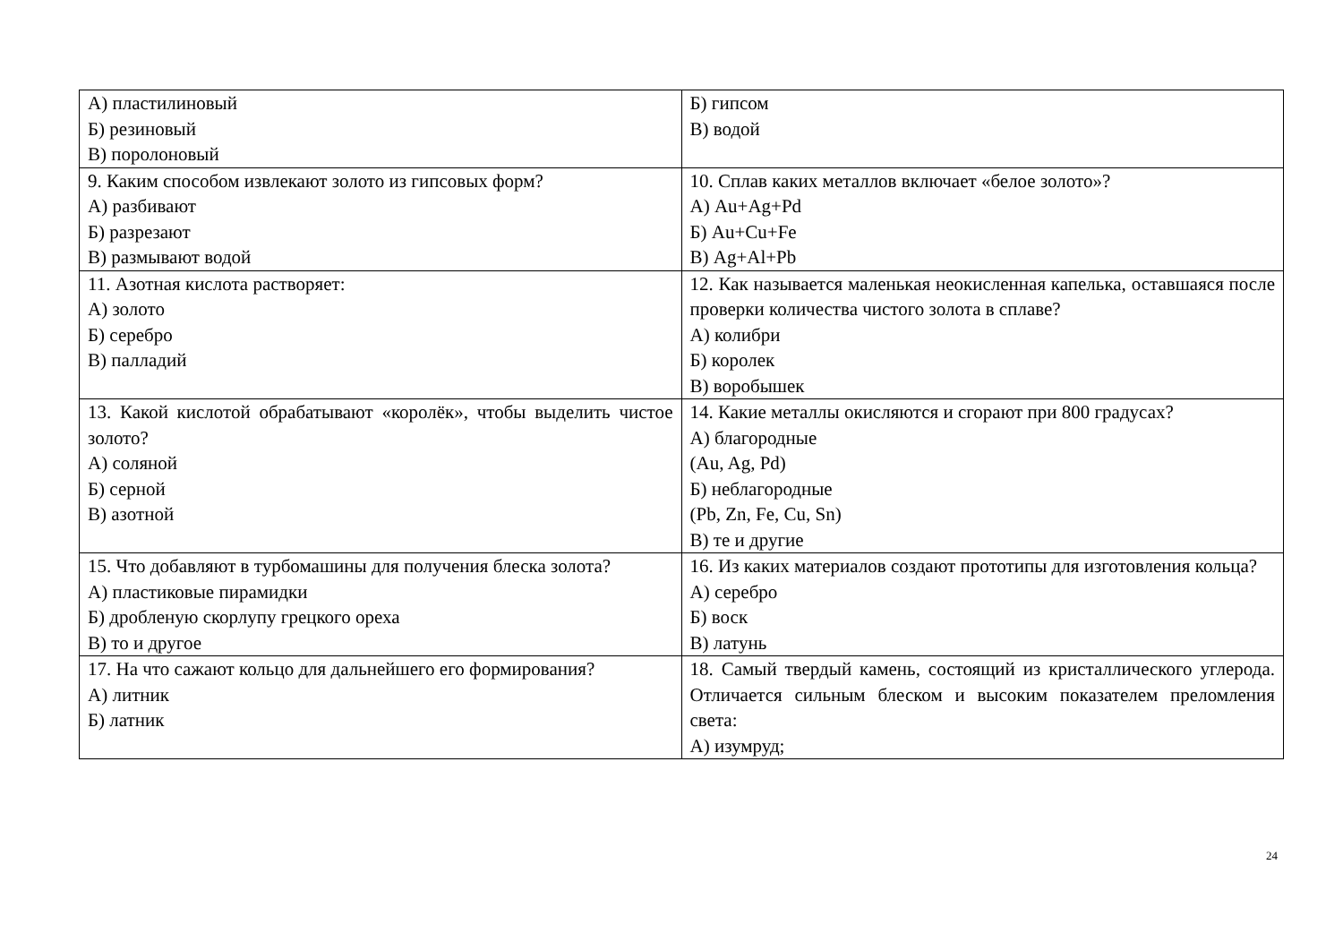| А) пластилиновый Б) резиновый В) поролоновый | Б) гипсом В) водой |
| 9. Каким способом извлекают золото из гипсовых форм? А) разбивают Б) разрезают В) размывают водой | 10. Сплав каких металлов включает «белое золото»? А) Au+Ag+Pd Б) Au+Cu+Fe В) Ag+Al+Pb |
| 11. Азотная кислота растворяет: А) золото Б) серебро В) палладий | 12. Как называется маленькая неокисленная капелька, оставшаяся после проверки количества чистого золота в сплаве? А) колибри Б) королек В) воробышек |
| 13. Какой кислотой обрабатывают «королёк», чтобы выделить чистое золото? А) соляной Б) серной В) азотной | 14. Какие металлы окисляются и сгорают при 800 градусах? А) благородные (Au, Ag, Pd) Б) неблагородные (Pb, Zn, Fe, Cu, Sn) В) те и другие |
| 15. Что добавляют в турбомашины для получения блеска золота? А) пластиковые пирамидки Б) дробленую скорлупу грецкого ореха В) то и другое | 16. Из каких материалов создают прототипы для изготовления кольца? А) серебро Б) воск В) латунь |
| 17. На что сажают кольцо для дальнейшего его формирования? А) литник Б) латник | 18. Самый твердый камень, состоящий из кристаллического углерода. Отличается сильным блеском и высоким показателем преломления света: А) изумруд; |
24